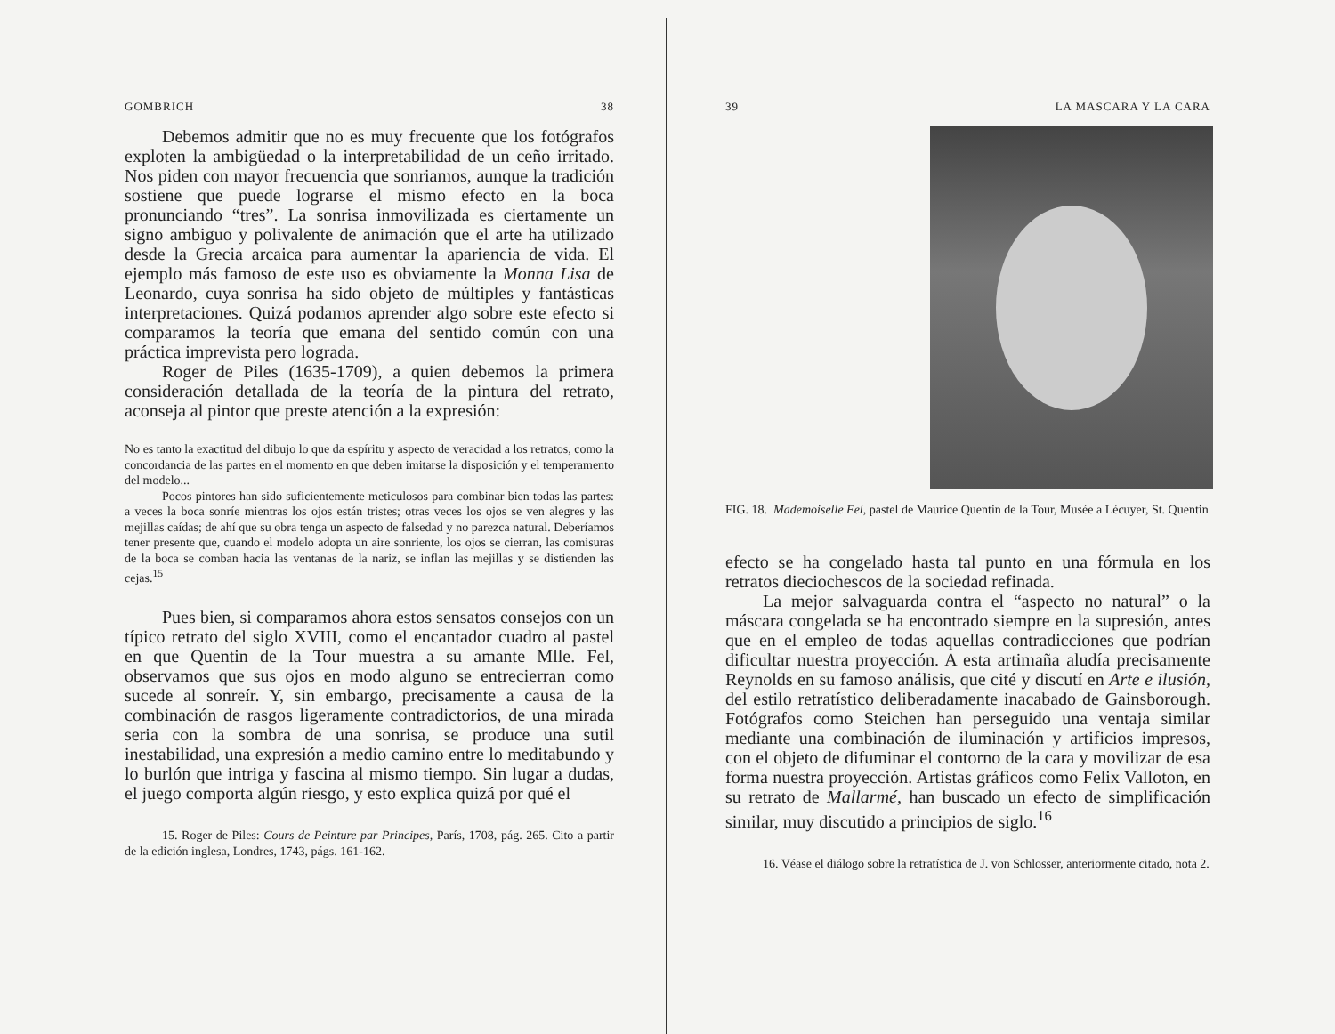GOMBRICH 38
Debemos admitir que no es muy frecuente que los fotógrafos exploten la ambigüedad o la interpretabilidad de un ceño irritado. Nos piden con mayor frecuencia que sonriamos, aunque la tradición sostiene que puede lograrse el mismo efecto en la boca pronunciando “tres”. La sonrisa inmovilizada es ciertamente un signo ambiguo y polivalente de animación que el arte ha utilizado desde la Grecia arcaica para aumentar la apariencia de vida. El ejemplo más famoso de este uso es obviamente la Monna Lisa de Leonardo, cuya sonrisa ha sido objeto de múltiples y fantásticas interpretaciones. Quizá podamos aprender algo sobre este efecto si comparamos la teoría que emana del sentido común con una práctica imprevista pero lograda.
Roger de Piles (1635-1709), a quien debemos la primera consideración detallada de la teoría de la pintura del retrato, aconseja al pintor que preste atención a la expresión:
No es tanto la exactitud del dibujo lo que da espíritu y aspecto de veracidad a los retratos, como la concordancia de las partes en el momento en que deben imitarse la disposición y el temperamento del modelo...
Pocos pintores han sido suficientemente meticulosos para combinar bien todas las partes: a veces la boca sonríe mientras los ojos están tristes; otras veces los ojos se ven alegres y las mejillas caídas; de ahí que su obra tenga un aspecto de falsedad y no parezca natural. Deberíamos tener presente que, cuando el modelo adopta un aire sonriente, los ojos se cierran, las comisuras de la boca se comban hacia las ventanas de la nariz, se inflan las mejillas y se distienden las cejas.<sup>15</sup>
Pues bien, si comparamos ahora estos sensatos consejos con un típico retrato del siglo XVIII, como el encantador cuadro al pastel en que Quentin de la Tour muestra a su amante Mlle. Fel, observamos que sus ojos en modo alguno se entrecierran como sucede al sonreír. Y, sin embargo, precisamente a causa de la combinación de rasgos ligeramente contradictorios, de una mirada seria con la sombra de una sonrisa, se produce una sutil inestabilidad, una expresión a medio camino entre lo meditabundo y lo burlón que intriga y fascina al mismo tiempo. Sin lugar a dudas, el juego comporta algún riesgo, y esto explica quizá por qué el
15. Roger de Piles: Cours de Peinture par Principes, París, 1708, pág. 265. Cito a partir de la edición inglesa, Londres, 1743, págs. 161-162.
39 LA MASCARA Y LA CARA
FIG. 18. Mademoiselle Fel, pastel de Maurice Quentin de la Tour, Musée a Lécuyer, St. Quentin
efecto se ha congelado hasta tal punto en una fórmula en los retratos dieciochescos de la sociedad refinada.
La mejor salvaguarda contra el “aspecto no natural” o la máscara congelada se ha encontrado siempre en la supresión, antes que en el empleo de todas aquellas contradicciones que podrían dificultar nuestra proyección. A esta artimaña aludía precisamente Reynolds en su famoso análisis, que cité y discutí en Arte e ilusión, del estilo retratístico deliberadamente inacabado de Gainsborough. Fotógrafos como Steichen han perseguido una ventaja similar mediante una combinación de iluminación y artificios impresos, con el objeto de difuminar el contorno de la cara y movilizar de esa forma nuestra proyección. Artistas gráficos como Felix Valloton, en su retrato de Mallarmé, han buscado un efecto de simplificación similar, muy discutido a principios de siglo.<sup>16</sup>
16. Véase el diálogo sobre la retratística de J. von Schlosser, anteriormente citado, nota 2.